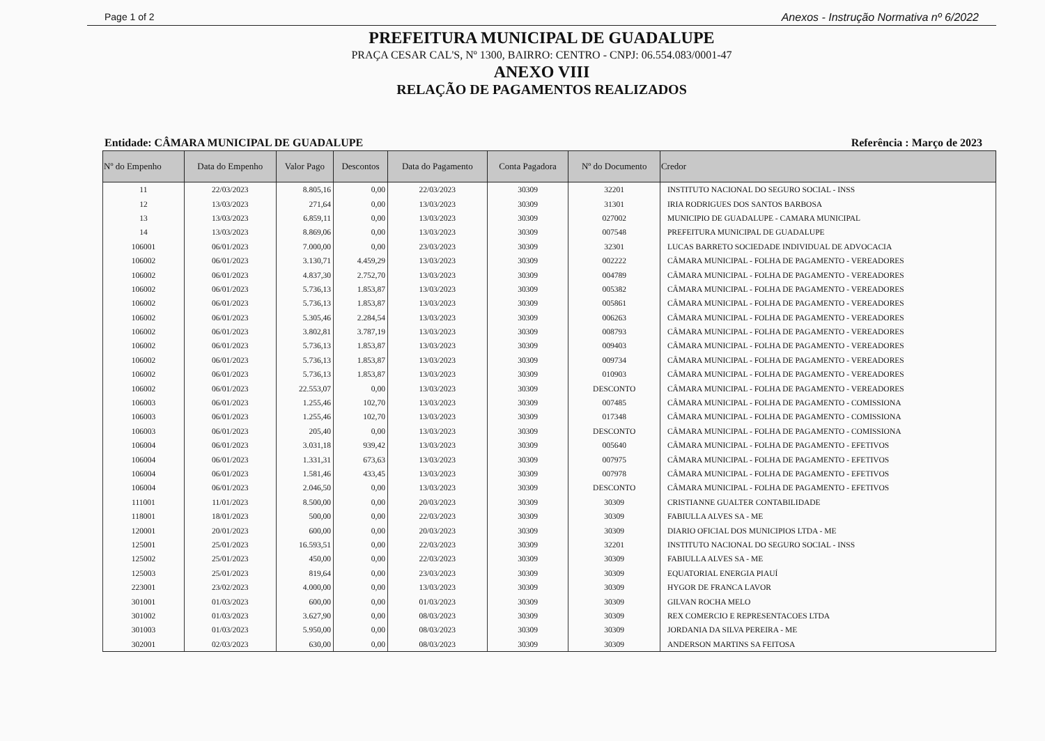Page 1 of 2 Anexos - Instrução Normativa nº 6/2022
PREFEITURA MUNICIPAL DE GUADALUPE
PRAÇA CESAR CAL'S, Nº 1300, BAIRRO: CENTRO - CNPJ: 06.554.083/0001-47
ANEXO VIII
RELAÇÃO DE PAGAMENTOS REALIZADOS
Entidade: CÂMARA MUNICIPAL DE GUADALUPE Referência : Março de 2023
| Nº do Empenho | Data do Empenho | Valor Pago | Descontos | Data do Pagamento | Conta Pagadora | Nº do Documento | Credor |
| --- | --- | --- | --- | --- | --- | --- | --- |
| 11 | 22/03/2023 | 8.805,16 | 0,00 | 22/03/2023 | 30309 | 32201 | INSTITUTO NACIONAL DO SEGURO SOCIAL - INSS |
| 12 | 13/03/2023 | 271,64 | 0,00 | 13/03/2023 | 30309 | 31301 | IRIA RODRIGUES DOS SANTOS BARBOSA |
| 13 | 13/03/2023 | 6.859,11 | 0,00 | 13/03/2023 | 30309 | 027002 | MUNICIPIO DE GUADALUPE - CAMARA MUNICIPAL |
| 14 | 13/03/2023 | 8.869,06 | 0,00 | 13/03/2023 | 30309 | 007548 | PREFEITURA MUNICIPAL DE GUADALUPE |
| 106001 | 06/01/2023 | 7.000,00 | 0,00 | 23/03/2023 | 30309 | 32301 | LUCAS BARRETO SOCIEDADE INDIVIDUAL DE ADVOCACIA |
| 106002 | 06/01/2023 | 3.130,71 | 4.459,29 | 13/03/2023 | 30309 | 002222 | CÂMARA MUNICIPAL - FOLHA DE PAGAMENTO - VEREADORES |
| 106002 | 06/01/2023 | 4.837,30 | 2.752,70 | 13/03/2023 | 30309 | 004789 | CÂMARA MUNICIPAL - FOLHA DE PAGAMENTO - VEREADORES |
| 106002 | 06/01/2023 | 5.736,13 | 1.853,87 | 13/03/2023 | 30309 | 005382 | CÂMARA MUNICIPAL - FOLHA DE PAGAMENTO - VEREADORES |
| 106002 | 06/01/2023 | 5.736,13 | 1.853,87 | 13/03/2023 | 30309 | 005861 | CÂMARA MUNICIPAL - FOLHA DE PAGAMENTO - VEREADORES |
| 106002 | 06/01/2023 | 5.305,46 | 2.284,54 | 13/03/2023 | 30309 | 006263 | CÂMARA MUNICIPAL - FOLHA DE PAGAMENTO - VEREADORES |
| 106002 | 06/01/2023 | 3.802,81 | 3.787,19 | 13/03/2023 | 30309 | 008793 | CÂMARA MUNICIPAL - FOLHA DE PAGAMENTO - VEREADORES |
| 106002 | 06/01/2023 | 5.736,13 | 1.853,87 | 13/03/2023 | 30309 | 009403 | CÂMARA MUNICIPAL - FOLHA DE PAGAMENTO - VEREADORES |
| 106002 | 06/01/2023 | 5.736,13 | 1.853,87 | 13/03/2023 | 30309 | 009734 | CÂMARA MUNICIPAL - FOLHA DE PAGAMENTO - VEREADORES |
| 106002 | 06/01/2023 | 5.736,13 | 1.853,87 | 13/03/2023 | 30309 | 010903 | CÂMARA MUNICIPAL - FOLHA DE PAGAMENTO - VEREADORES |
| 106002 | 06/01/2023 | 22.553,07 | 0,00 | 13/03/2023 | 30309 | DESCONTO | CÂMARA MUNICIPAL - FOLHA DE PAGAMENTO - VEREADORES |
| 106003 | 06/01/2023 | 1.255,46 | 102,70 | 13/03/2023 | 30309 | 007485 | CÂMARA MUNICIPAL - FOLHA DE PAGAMENTO - COMISSIONA |
| 106003 | 06/01/2023 | 1.255,46 | 102,70 | 13/03/2023 | 30309 | 017348 | CÂMARA MUNICIPAL - FOLHA DE PAGAMENTO - COMISSIONA |
| 106003 | 06/01/2023 | 205,40 | 0,00 | 13/03/2023 | 30309 | DESCONTO | CÂMARA MUNICIPAL - FOLHA DE PAGAMENTO - COMISSIONA |
| 106004 | 06/01/2023 | 3.031,18 | 939,42 | 13/03/2023 | 30309 | 005640 | CÂMARA MUNICIPAL - FOLHA DE PAGAMENTO - EFETIVOS |
| 106004 | 06/01/2023 | 1.331,31 | 673,63 | 13/03/2023 | 30309 | 007975 | CÂMARA MUNICIPAL - FOLHA DE PAGAMENTO - EFETIVOS |
| 106004 | 06/01/2023 | 1.581,46 | 433,45 | 13/03/2023 | 30309 | 007978 | CÂMARA MUNICIPAL - FOLHA DE PAGAMENTO - EFETIVOS |
| 106004 | 06/01/2023 | 2.046,50 | 0,00 | 13/03/2023 | 30309 | DESCONTO | CÂMARA MUNICIPAL - FOLHA DE PAGAMENTO - EFETIVOS |
| 111001 | 11/01/2023 | 8.500,00 | 0,00 | 20/03/2023 | 30309 | 30309 | CRISTIANNE GUALTER CONTABILIDADE |
| 118001 | 18/01/2023 | 500,00 | 0,00 | 22/03/2023 | 30309 | 30309 | FABIULLA ALVES SA - ME |
| 120001 | 20/01/2023 | 600,00 | 0,00 | 20/03/2023 | 30309 | 30309 | DIARIO OFICIAL DOS MUNICIPIOS LTDA - ME |
| 125001 | 25/01/2023 | 16.593,51 | 0,00 | 22/03/2023 | 30309 | 32201 | INSTITUTO NACIONAL DO SEGURO SOCIAL - INSS |
| 125002 | 25/01/2023 | 450,00 | 0,00 | 22/03/2023 | 30309 | 30309 | FABIULLA ALVES SA - ME |
| 125003 | 25/01/2023 | 819,64 | 0,00 | 23/03/2023 | 30309 | 30309 | EQUATORIAL ENERGIA PIAUÍ |
| 223001 | 23/02/2023 | 4.000,00 | 0,00 | 13/03/2023 | 30309 | 30309 | HYGOR DE FRANCA LAVOR |
| 301001 | 01/03/2023 | 600,00 | 0,00 | 01/03/2023 | 30309 | 30309 | GILVAN ROCHA MELO |
| 301002 | 01/03/2023 | 3.627,90 | 0,00 | 08/03/2023 | 30309 | 30309 | REX COMERCIO E REPRESENTACOES LTDA |
| 301003 | 01/03/2023 | 5.950,00 | 0,00 | 08/03/2023 | 30309 | 30309 | JORDANIA DA SILVA PEREIRA - ME |
| 302001 | 02/03/2023 | 630,00 | 0,00 | 08/03/2023 | 30309 | 30309 | ANDERSON MARTINS SA FEITOSA |